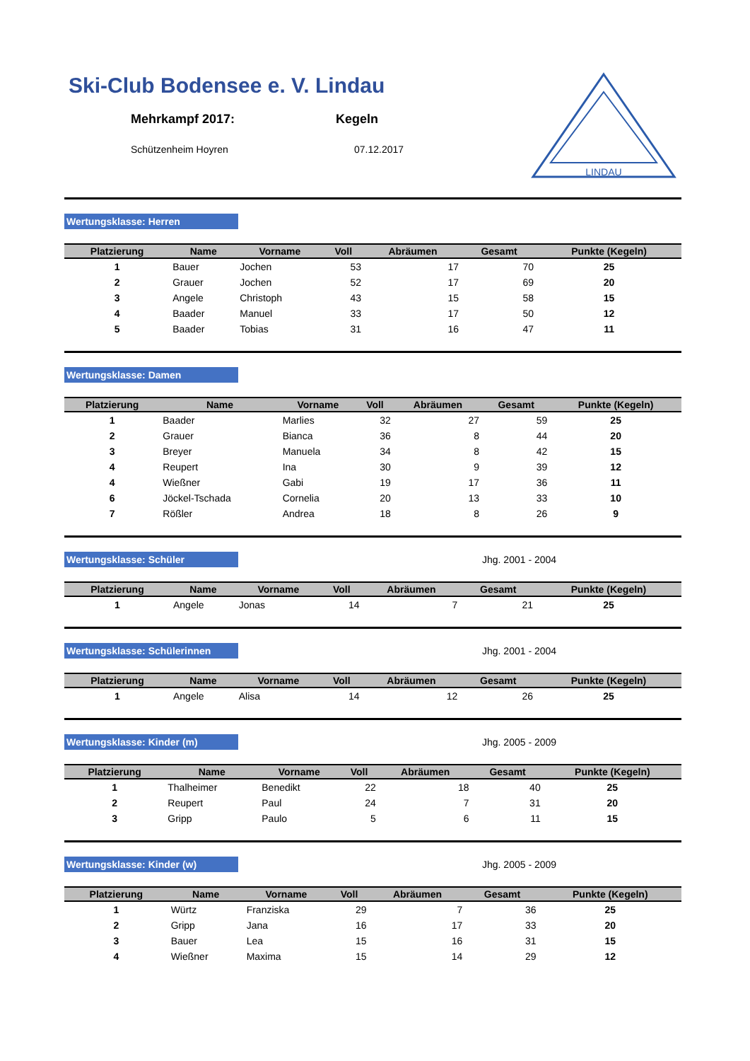Ski-Club Bodensee e. V. Lindau
Mehrkampf 2017: Kegeln
Schützenheim Hoyren 07.12.2017
LINDAU
Wertungsklasse: Herren
| Platzierung | Name | Vorname | Voll | Abräumen | Gesamt | Punkte (Kegeln) |
| --- | --- | --- | --- | --- | --- | --- |
| 1 | Bauer | Jochen | 53 | 17 | 70 | 25 |
| 2 | Grauer | Jochen | 52 | 17 | 69 | 20 |
| 3 | Angele | Christoph | 43 | 15 | 58 | 15 |
| 4 | Baader | Manuel | 33 | 17 | 50 | 12 |
| 5 | Baader | Tobias | 31 | 16 | 47 | 11 |
Wertungsklasse: Damen
| Platzierung | Name | Vorname | Voll | Abräumen | Gesamt | Punkte (Kegeln) |
| --- | --- | --- | --- | --- | --- | --- |
| 1 | Baader | Marlies | 32 | 27 | 59 | 25 |
| 2 | Grauer | Bianca | 36 | 8 | 44 | 20 |
| 3 | Breyer | Manuela | 34 | 8 | 42 | 15 |
| 4 | Reupert | Ina | 30 | 9 | 39 | 12 |
| 4 | Wießner | Gabi | 19 | 17 | 36 | 11 |
| 6 | Jöckel-Tschada | Cornelia | 20 | 13 | 33 | 10 |
| 7 | Rößler | Andrea | 18 | 8 | 26 | 9 |
Wertungsklasse: Schüler
Jhg. 2001 - 2004
| Platzierung | Name | Vorname | Voll | Abräumen | Gesamt | Punkte (Kegeln) |
| --- | --- | --- | --- | --- | --- | --- |
| 1 | Angele | Jonas | 14 | 7 | 21 | 25 |
Wertungsklasse: Schülerinnen
Jhg. 2001 - 2004
| Platzierung | Name | Vorname | Voll | Abräumen | Gesamt | Punkte (Kegeln) |
| --- | --- | --- | --- | --- | --- | --- |
| 1 | Angele | Alisa | 14 | 12 | 26 | 25 |
Wertungsklasse: Kinder (m)
Jhg. 2005 - 2009
| Platzierung | Name | Vorname | Voll | Abräumen | Gesamt | Punkte (Kegeln) |
| --- | --- | --- | --- | --- | --- | --- |
| 1 | Thalheimer | Benedikt | 22 | 18 | 40 | 25 |
| 2 | Reupert | Paul | 24 | 7 | 31 | 20 |
| 3 | Gripp | Paulo | 5 | 6 | 11 | 15 |
Wertungsklasse: Kinder (w)
Jhg. 2005 - 2009
| Platzierung | Name | Vorname | Voll | Abräumen | Gesamt | Punkte (Kegeln) |
| --- | --- | --- | --- | --- | --- | --- |
| 1 | Würtz | Franziska | 29 | 7 | 36 | 25 |
| 2 | Gripp | Jana | 16 | 17 | 33 | 20 |
| 3 | Bauer | Lea | 15 | 16 | 31 | 15 |
| 4 | Wießner | Maxima | 15 | 14 | 29 | 12 |